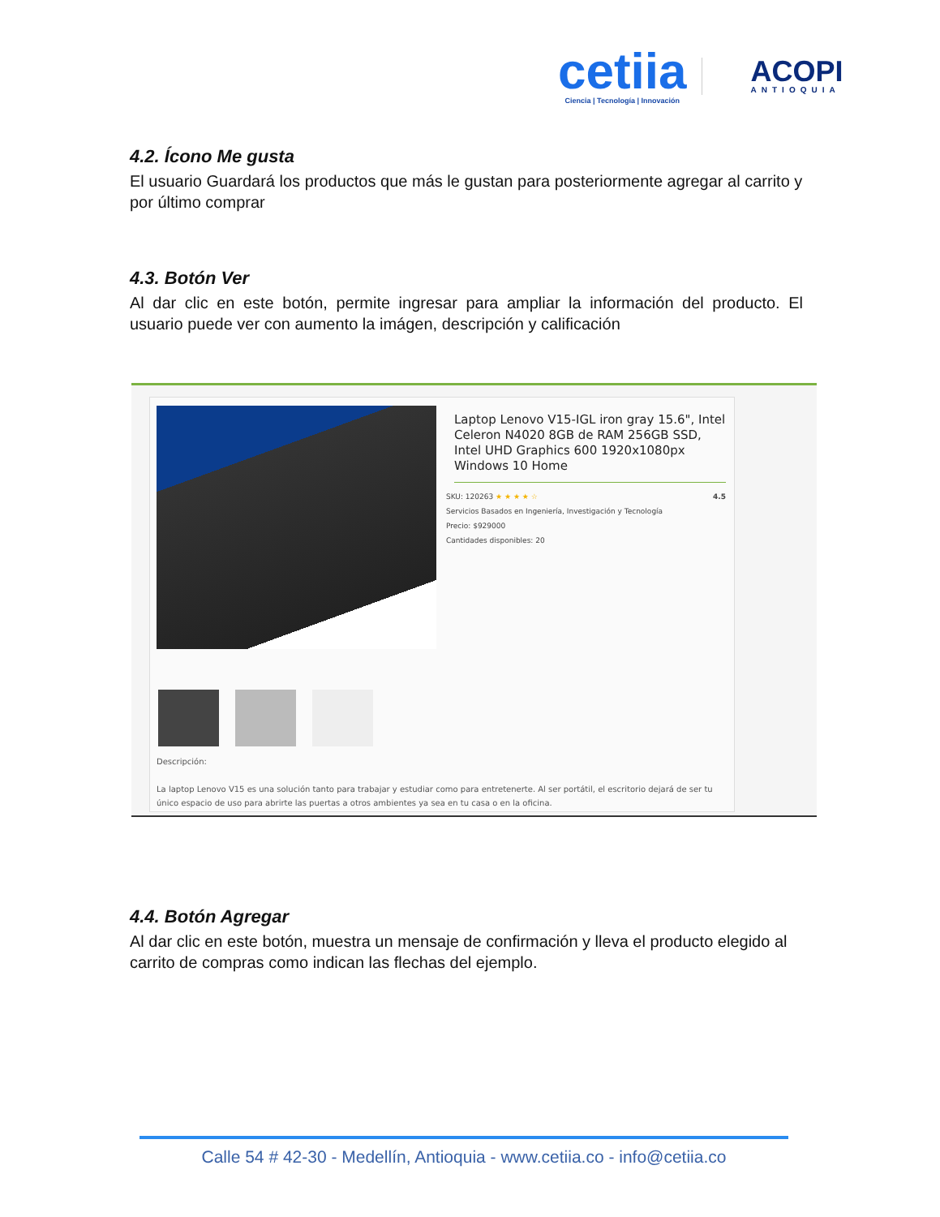cetiia
Ciencia | Tecnología | Innovación
ACOPI
ANTIOQUIA
4.2. Ícono Me gusta
El usuario Guardará los productos que más le gustan para posteriormente agregar al carrito y por último comprar
4.3. Botón Ver
Al dar clic en este botón, permite ingresar para ampliar la información del producto. El usuario puede ver con aumento la imágen, descripción y calificación
Laptop Lenovo V15-IGL iron gray 15.6", Intel Celeron N4020 8GB de RAM 256GB SSD, Intel UHD Graphics 600 1920x1080px Windows 10 Home
SKU: 120263 ★ ★ ★ ★ ☆ 4.5
Servicios Basados en Ingeniería, Investigación y Tecnología
Precio: $929000
Cantidades disponibles: 20
Descripción:
La laptop Lenovo V15 es una solución tanto para trabajar y estudiar como para entretenerte. Al ser portátil, el escritorio dejará de ser tu único espacio de uso para abrirte las puertas a otros ambientes ya sea en tu casa o en la oficina.
4.4. Botón Agregar
Al dar clic en este botón, muestra un mensaje de confirmación y lleva el producto elegido al carrito de compras como indican las flechas del ejemplo.
Calle 54 # 42-30 - Medellín, Antioquia - www.cetiia.co - info@cetiia.co